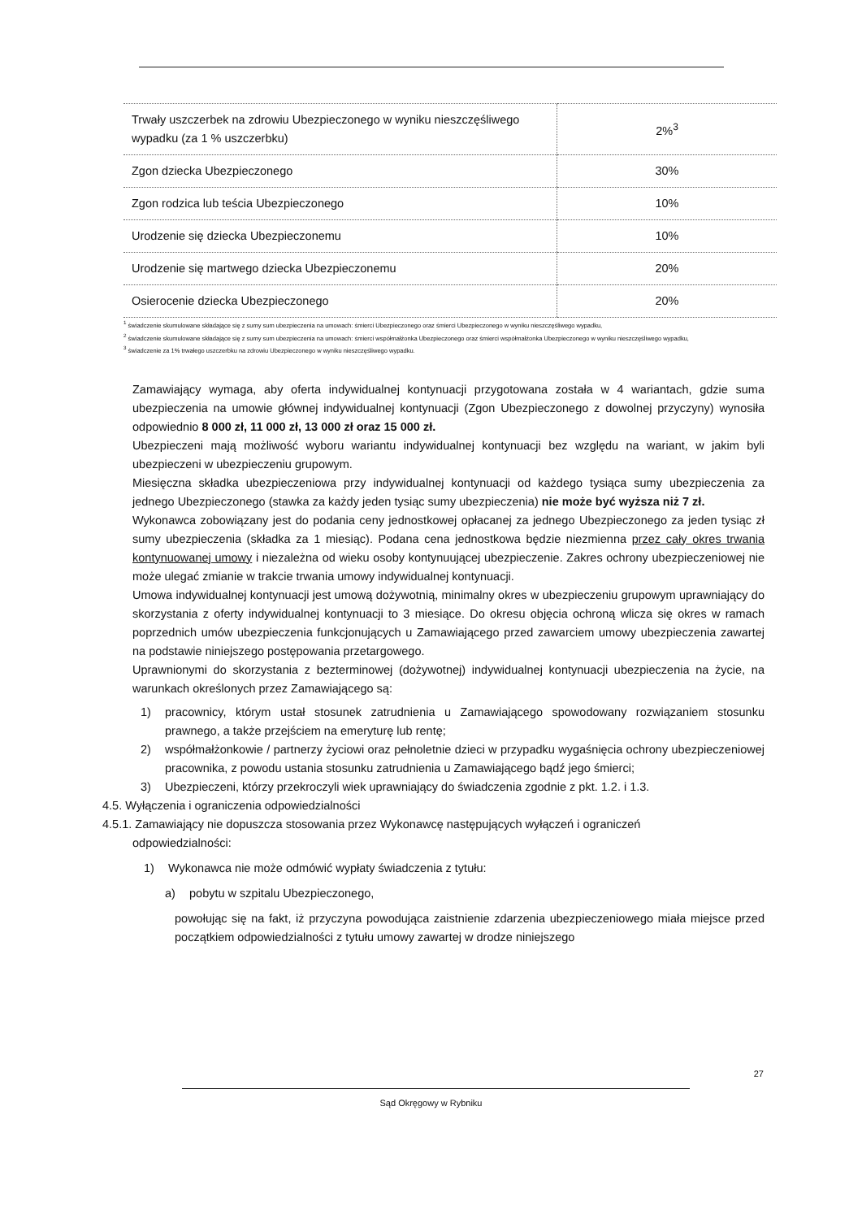| Trwały uszczerbek na zdrowiu Ubezpieczonego w wyniku nieszczęśliwego wypadku (za 1 % uszczerbku) | 2%<sup>3</sup> |
| Zgon dziecka Ubezpieczonego | 30% |
| Zgon rodzica lub teścia Ubezpieczonego | 10% |
| Urodzenie się dziecka Ubezpieczonemu | 10% |
| Urodzenie się martwego dziecka Ubezpieczonemu | 20% |
| Osierocenie dziecka Ubezpieczonego | 20% |
<sup>1</sup> świadczenie skumulowane składające się z sumy sum ubezpieczenia na umowach: śmierci Ubezpieczonego oraz śmierci Ubezpieczonego w wyniku nieszczęśliwego wypadku,
<sup>2</sup> świadczenie skumulowane składające się z sumy sum ubezpieczenia na umowach: śmierci współmałżonka Ubezpieczonego oraz śmierci współmałżonka Ubezpieczonego w wyniku nieszczęśliwego wypadku,
<sup>3</sup> świadczenie za 1% trwałego uszczerbku na zdrowiu Ubezpieczonego w wyniku nieszczęśliwego wypadku.
Zamawiający wymaga, aby oferta indywidualnej kontynuacji przygotowana została w 4 wariantach, gdzie suma ubezpieczenia na umowie głównej indywidualnej kontynuacji (Zgon Ubezpieczonego z dowolnej przyczyny) wynosiła odpowiednio 8 000 zł, 11 000 zł, 13 000 zł oraz 15 000 zł.
Ubezpieczeni mają możliwość wyboru wariantu indywidualnej kontynuacji bez względu na wariant, w jakim byli ubezpieczeni w ubezpieczeniu grupowym.
Miesięczna składka ubezpieczeniowa przy indywidualnej kontynuacji od każdego tysiąca sumy ubezpieczenia za jednego Ubezpieczonego (stawka za każdy jeden tysiąc sumy ubezpieczenia) nie może być wyższa niż 7 zł.
Wykonawca zobowiązany jest do podania ceny jednostkowej opłacanej za jednego Ubezpieczonego za jeden tysiąc zł sumy ubezpieczenia (składka za 1 miesiąc). Podana cena jednostkowa będzie niezmienna przez cały okres trwania kontynuowanej umowy i niezależna od wieku osoby kontynuującej ubezpieczenie. Zakres ochrony ubezpieczeniowej nie może ulegać zmianie w trakcie trwania umowy indywidualnej kontynuacji.
Umowa indywidualnej kontynuacji jest umową dożywotnią, minimalny okres w ubezpieczeniu grupowym uprawniający do skorzystania z oferty indywidualnej kontynuacji to 3 miesiące. Do okresu objęcia ochroną wlicza się okres w ramach poprzednich umów ubezpieczenia funkcjonujących u Zamawiającego przed zawarciem umowy ubezpieczenia zawartej na podstawie niniejszego postępowania przetargowego.
Uprawnionymi do skorzystania z bezterminowej (dożywotnej) indywidualnej kontynuacji ubezpieczenia na życie, na warunkach określonych przez Zamawiającego są:
1) pracownicy, którym ustał stosunek zatrudnienia u Zamawiającego spowodowany rozwiązaniem stosunku prawnego, a także przejściem na emeryturę lub rentę;
2) współmałżonkowie / partnerzy życiowi oraz pełnoletnie dzieci w przypadku wygaśnięcia ochrony ubezpieczeniowej pracownika, z powodu ustania stosunku zatrudnienia u Zamawiającego bądź jego śmierci;
3) Ubezpieczeni, którzy przekroczyli wiek uprawniający do świadczenia zgodnie z pkt. 1.2. i 1.3.
4.5. Wyłączenia i ograniczenia odpowiedzialności
4.5.1. Zamawiający nie dopuszcza stosowania przez Wykonawcę następujących wyłączeń i ograniczeń
odpowiedzialności:
1) Wykonawca nie może odmówić wypłaty świadczenia z tytułu:
a) pobytu w szpitalu Ubezpieczonego,
powołując się na fakt, iż przyczyna powodująca zaistnienie zdarzenia ubezpieczeniowego miała miejsce przed początkiem odpowiedzialności z tytułu umowy zawartej w drodze niniejszego
27
Sąd Okręgowy w Rybniku